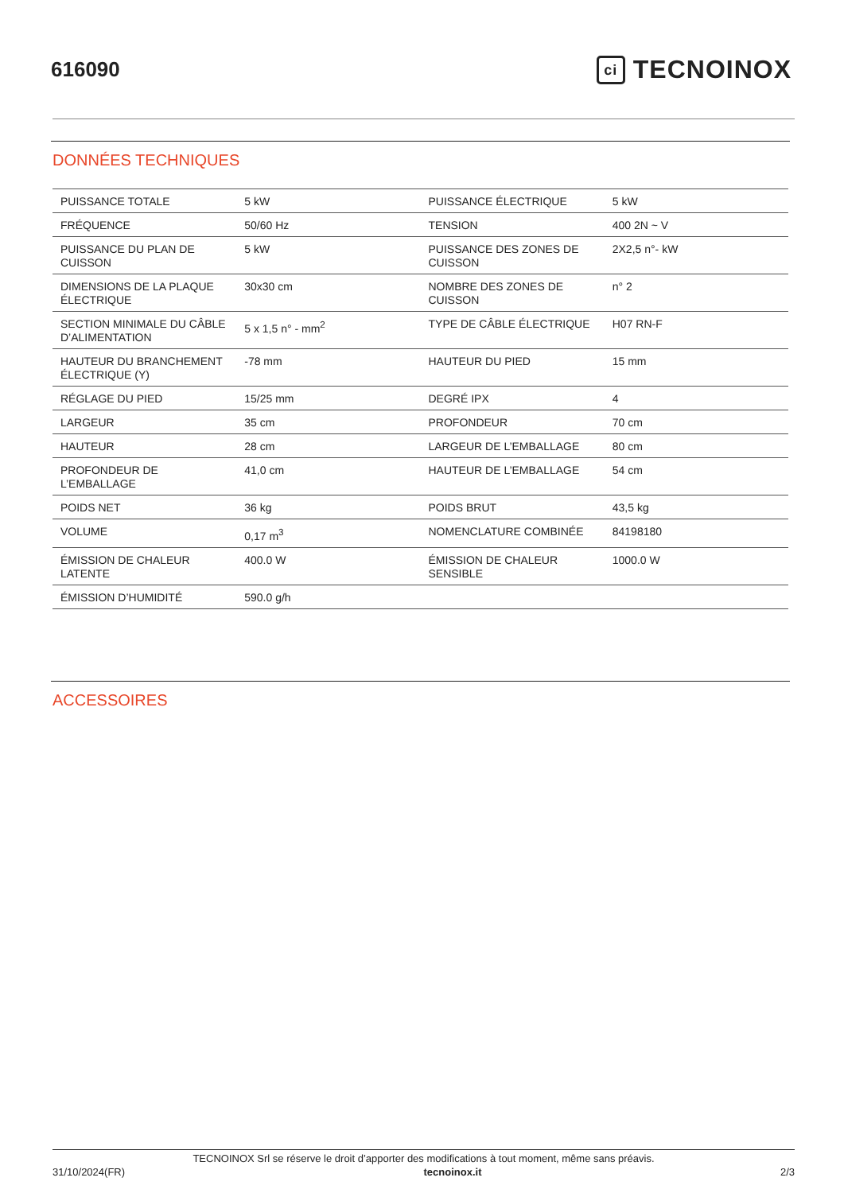616090
ci TECNOINOX
DONNÉES TECHNIQUES
| PUISSANCE TOTALE | 5 kW | PUISSANCE ÉLECTRIQUE | 5 kW |
| FRÉQUENCE | 50/60 Hz | TENSION | 400 2N ~ V |
| PUISSANCE DU PLAN DE CUISSON | 5 kW | PUISSANCE DES ZONES DE CUISSON | 2X2,5 n°- kW |
| DIMENSIONS DE LA PLAQUE ÉLECTRIQUE | 30x30 cm | NOMBRE DES ZONES DE CUISSON | n° 2 |
| SECTION MINIMALE DU CÂBLE D’ALIMENTATION | 5 x 1,5 n° - mm<sup>2</sup> | TYPE DE CÂBLE ÉLECTRIQUE | H07 RN-F |
| HAUTEUR DU BRANCHEMENT ÉLECTRIQUE (Y) | -78 mm | HAUTEUR DU PIED | 15 mm |
| RÉGLAGE DU PIED | 15/25 mm | DEGRÉ IPX | 4 |
| LARGEUR | 35 cm | PROFONDEUR | 70 cm |
| HAUTEUR | 28 cm | LARGEUR DE L’EMBALLAGE | 80 cm |
| PROFONDEUR DE L’EMBALLAGE | 41,0 cm | HAUTEUR DE L’EMBALLAGE | 54 cm |
| POIDS NET | 36 kg | POIDS BRUT | 43,5 kg |
| VOLUME | 0,17 m<sup>3</sup> | NOMENCLATURE COMBINÉE | 84198180 |
| ÉMISSION DE CHALEUR LATENTE | 400.0 W | ÉMISSION DE CHALEUR SENSIBLE | 1000.0 W |
| ÉMISSION D’HUMIDITÉ | 590.0 g/h | | |
ACCESSOIRES
TECNOINOX Srl se réserve le droit d’apporter des modifications à tout moment, même sans préavis.
31/10/2024(FR) tecnoinox.it 2/3